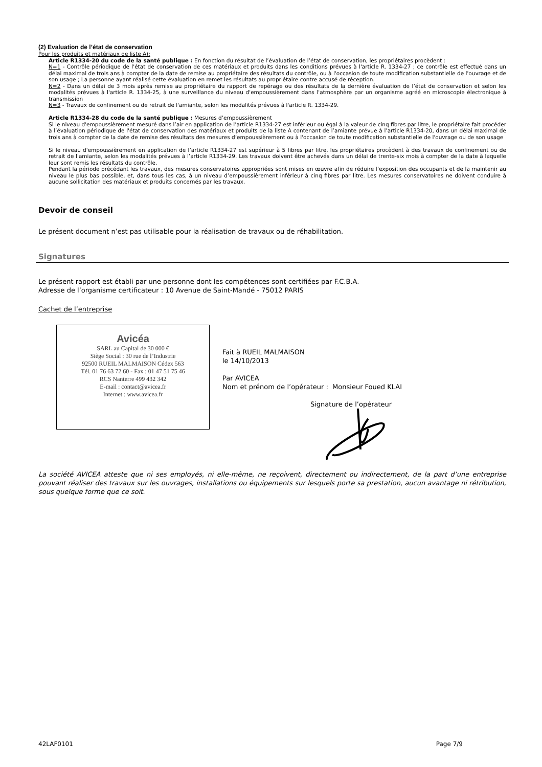(2) Evaluation de l’état de conservation
Pour les produits et matériaux de liste A):
Article R1334-20 du code de la santé publique : En fonction du résultat de l’évaluation de l’état de conservation, les propriétaires procèdent :
N=1 - Contrôle périodique de l'état de conservation de ces matériaux et produits dans les conditions prévues à l'article R. 1334-27 ; ce contrôle est effectué dans un délai maximal de trois ans à compter de la date de remise au propriétaire des résultats du contrôle, ou à l'occasion de toute modification substantielle de l'ouvrage et de son usage ; La personne ayant réalisé cette évaluation en remet les résultats au propriétaire contre accusé de réception.
N=2 - Dans un délai de 3 mois après remise au propriétaire du rapport de repérage ou des résultats de la dernière évaluation de l’état de conservation et selon les modalités prévues à l'article R. 1334-25, à une surveillance du niveau d'empoussièrement dans l'atmosphère par un organisme agréé en microscopie électronique à transmission
N=3 - Travaux de confinement ou de retrait de l'amiante, selon les modalités prévues à l'article R. 1334-29.
Article R1334-28 du code de la santé publique : Mesures d’empoussièrement
Si le niveau d'empoussièrement mesuré dans l’air en application de l’article R1334-27 est inférieur ou égal à la valeur de cinq fibres par litre, le propriétaire fait procéder à l’évaluation périodique de l'état de conservation des matériaux et produits de la liste A contenant de l’amiante prévue à l’article R1334-20, dans un délai maximal de trois ans à compter de la date de remise des résultats des mesures d’empoussièrement ou à l'occasion de toute modification substantielle de l'ouvrage ou de son usage
Si le niveau d'empoussièrement en application de l’article R1334-27 est supérieur à 5 fibres par litre, les propriétaires procèdent à des travaux de confinement ou de retrait de l'amiante, selon les modalités prévues à l’article R1334-29. Les travaux doivent être achevés dans un délai de trente-six mois à compter de la date à laquelle leur sont remis les résultats du contrôle.
Pendant la période précédant les travaux, des mesures conservatoires appropriées sont mises en œuvre afin de réduire l’exposition des occupants et de la maintenir au niveau le plus bas possible, et, dans tous les cas, à un niveau d’empoussièrement inférieur à cinq fibres par litre. Les mesures conservatoires ne doivent conduire à aucune sollicitation des matériaux et produits concernés par les travaux.
Devoir de conseil
Le présent document n’est pas utilisable pour la réalisation de travaux ou de réhabilitation.
Signatures
Le présent rapport est établi par une personne dont les compétences sont certifiées par F.C.B.A.
Adresse de l’organisme certificateur : 10 Avenue de Saint-Mandé - 75012 PARIS
Cachet de l’entreprise
Avicéa
SARL au Capital de 30 000 €
Siège Social : 30 rue de l’Industrie
92500 RUEIL MALMAISON Cédex 563
Tél. 01 76 63 72 60 - Fax : 01 47 51 75 46
RCS Nanterre 499 432 342
E-mail : contact@avicea.fr
Internet : www.avicea.fr
Fait à RUEIL MALMAISON
le 14/10/2013
Par AVICEA
Nom et prénom de l’opérateur : Monsieur Foued KLAI
Signature de l’opérateur
La société AVICEA atteste que ni ses employés, ni elle-même, ne reçoivent, directement ou indirectement, de la part d’une entreprise pouvant réaliser des travaux sur les ouvrages, installations ou équipements sur lesquels porte sa prestation, aucun avantage ni rétribution, sous quelque forme que ce soit.
42LAF0101 Page 7/9